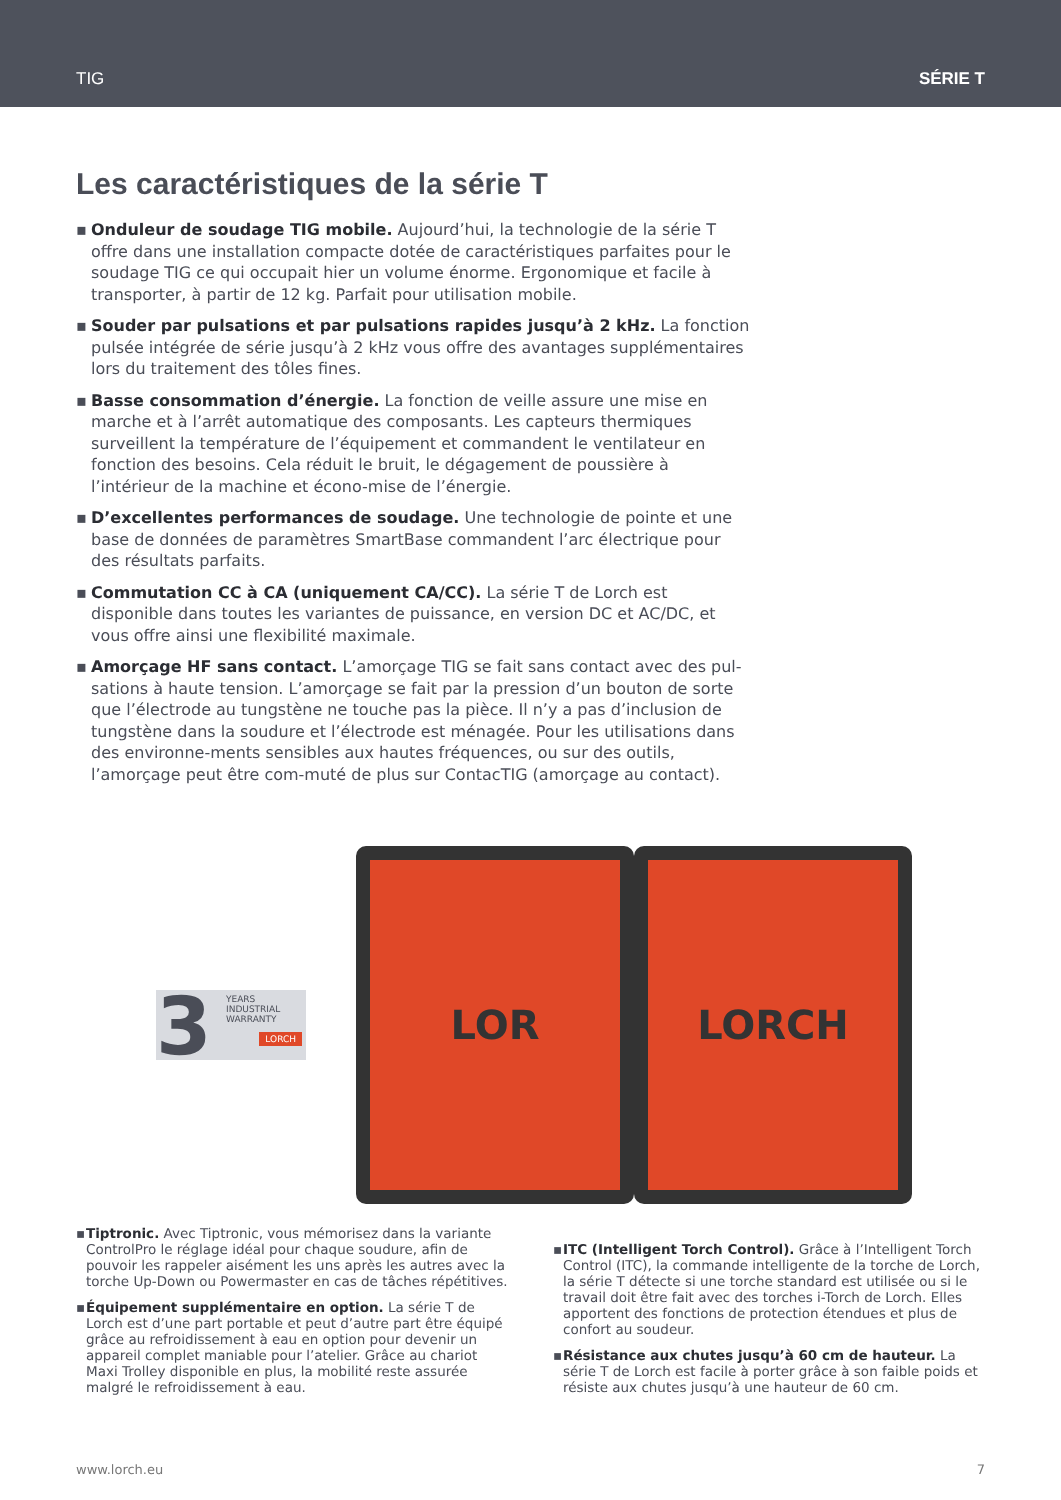TIG SÉRIE T
Les caractéristiques de la série T
▪ Onduleur de soudage TIG mobile. Aujourd’hui, la technologie de la série T offre dans une installation compacte dotée de caractéristiques parfaites pour le soudage TIG ce qui occupait hier un volume énorme. Ergonomique et facile à transporter, à partir de 12 kg. Parfait pour utilisation mobile.
▪ Souder par pulsations et par pulsations rapides jusqu’à 2 kHz. La fonction pulsée intégrée de série jusqu’à 2 kHz vous offre des avantages supplémentaires lors du traitement des tôles fines.
▪ Basse consommation d’énergie. La fonction de veille assure une mise en marche et à l’arrêt automatique des composants. Les capteurs thermiques surveillent la température de l’équipement et commandent le ventilateur en fonction des besoins. Cela réduit le bruit, le dégagement de poussière à l’intérieur de la machine et écono-mise de l’énergie.
▪ D’excellentes performances de soudage. Une technologie de pointe et une base de données de paramètres SmartBase commandent l’arc électrique pour des résultats parfaits.
▪ Commutation CC à CA (uniquement CA/CC). La série T de Lorch est disponible dans toutes les variantes de puissance, en version DC et AC/DC, et vous offre ainsi une flexibilité maximale.
▪ Amorçage HF sans contact. L’amorçage TIG se fait sans contact avec des pul-sations à haute tension. L’amorçage se fait par la pression d’un bouton de sorte que l’électrode au tungstène ne touche pas la pièce. Il n’y a pas d’inclusion de tungstène dans la soudure et l’électrode est ménagée. Pour les utilisations dans des environne-ments sensibles aux hautes fréquences, ou sur des outils, l’amorçage peut être com-muté de plus sur ContacTIG (amorçage au contact).
3 YEARS
INDUSTRIAL
WARRANTY
LORCH
LOR LORCH
▪ Tiptronic. Avec Tiptronic, vous mémorisez dans la variante ControlPro le réglage idéal pour chaque soudure, afin de pouvoir les rappeler aisément les uns après les autres avec la torche Up-Down ou Powermaster en cas de tâches répétitives.
▪ Équipement supplémentaire en option. La série T de Lorch est d’une part portable et peut d’autre part être équipé grâce au refroidissement à eau en option pour devenir un appareil complet maniable pour l’atelier. Grâce au chariot Maxi Trolley disponible en plus, la mobilité reste assurée malgré le refroidissement à eau.
▪ ITC (Intelligent Torch Control). Grâce à l’Intelligent Torch Control (ITC), la commande intelligente de la torche de Lorch, la série T détecte si une torche standard est utilisée ou si le travail doit être fait avec des torches i-Torch de Lorch. Elles apportent des fonctions de protection étendues et plus de confort au soudeur.
▪ Résistance aux chutes jusqu’à 60 cm de hauteur. La série T de Lorch est facile à porter grâce à son faible poids et résiste aux chutes jusqu’à une hauteur de 60 cm.
www.lorch.eu 7